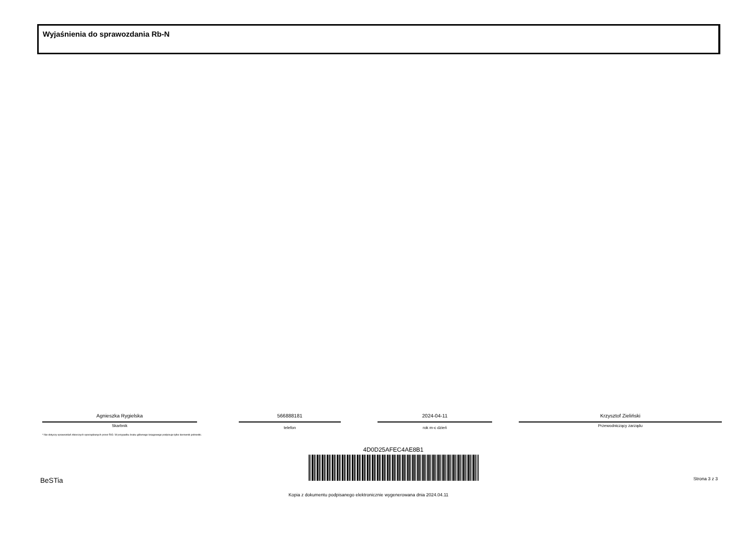Wyjaśnienia do sprawozdania Rb-N
Agnieszka Rygielska
Skarbnik
566888181
telefon
2024-04-11
rok m-c dzień
Krzysztof Zieliński
Przewodniczący zarządu
* Nie dotyczy sprawozdań zbiorczych sporządzanych przez RIO. W przypadku braku głównego księgowego podpisuje tylko kierownik jednostki.
4D0D25AFEC4AE8B1
BeSTia Strona 3 z 3
Kopia z dokumentu podpisanego elektronicznie wygenerowana dnia 2024.04.11